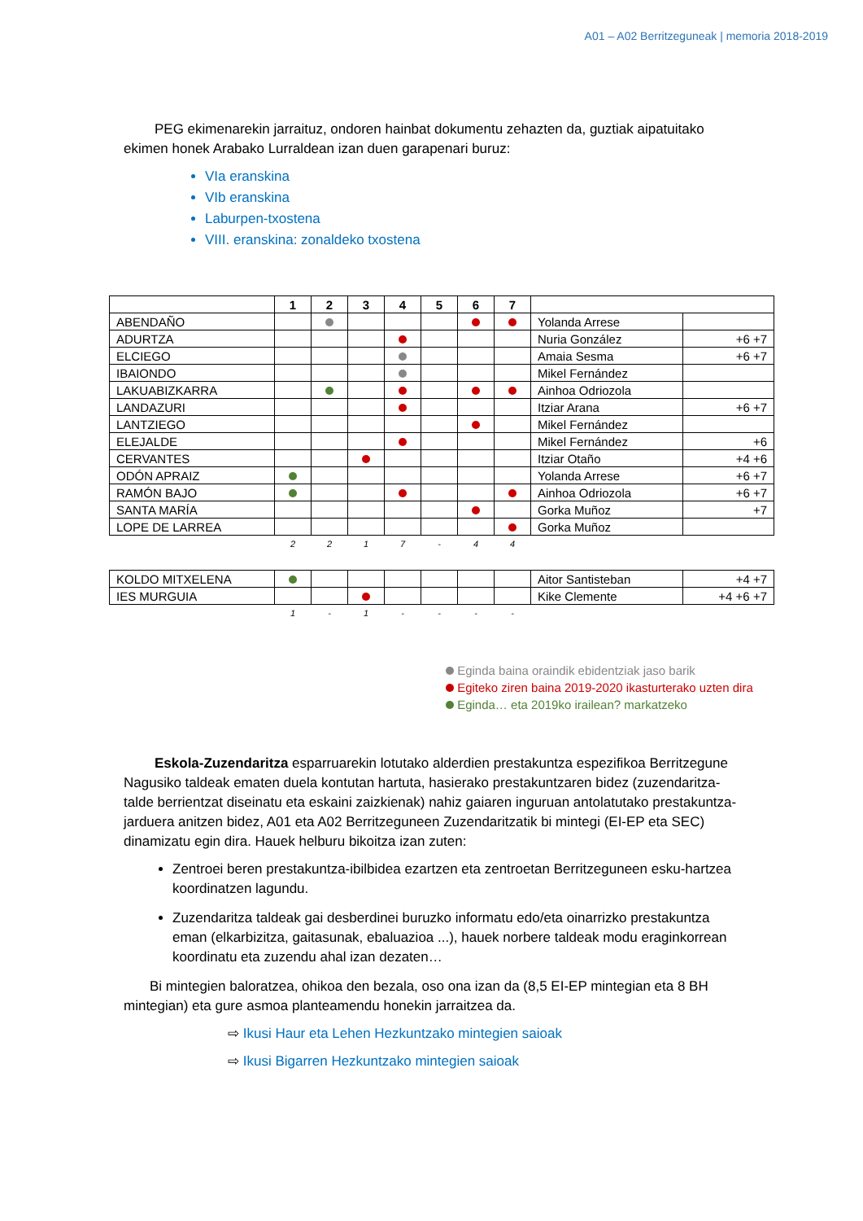A01 – A02 Berritzeguneak | memoria 2018-2019
PEG ekimenarekin jarraituz, ondoren hainbat dokumentu zehazten da, guztiak aipatuitako ekimen honek Arabako Lurraldean izan duen garapenari buruz:
VIa eranskina
VIb eranskina
Laburpen-txostena
VIII. eranskina: zonaldeko txostena
| | 1 | 2 | 3 | 4 | 5 | 6 | 7 | | |
| --- | --- | --- | --- | --- | --- | --- | --- | --- | --- |
| ABENDAÑO | | | | | | | | Yolanda Arrese | |
| ADURTZA | | | | | | | | Nuria González | +6 +7 |
| ELCIEGO | | | | | | | | Amaia Sesma | +6 +7 |
| IBAIONDO | | | | | | | | Mikel Fernández | |
| LAKUABIZKARRA | | | | | | | | Ainhoa Odriozola | |
| LANDAZURI | | | | | | | | Itziar Arana | +6 +7 |
| LANTZIEGO | | | | | | | | Mikel Fernández | |
| ELEJALDE | | | | | | | | Mikel Fernández | +6 |
| CERVANTES | | | | | | | | Itziar Otaño | +4 +6 |
| ODÓN APRAIZ | | | | | | | | Yolanda Arrese | +6 +7 |
| RAMÓN BAJO | | | | | | | | Ainhoa Odriozola | +6 +7 |
| SANTA MARÍA | | | | | | | | Gorka Muñoz | +7 |
| LOPE DE LARREA | | | | | | | | Gorka Muñoz | |
| | 2 | 2 | 1 | 7 | - | 4 | 4 | | |
| KOLDO MITXELENA | | | | | | | | Aitor Santisteban | +4 +7 |
| IES MURGUIA | | | | | | | | Kike Clemente | +4 +6 +7 |
| | 1 | - | 1 | - | - | - | - | | |
Egindа baina oraindik ebidentziak jaso barik
Egiteko ziren baina 2019-2020 ikasturterako uzten dira
Eginda… eta 2019ko irailean? markatzeko
Eskola-Zuzendaritza esparruarekin lotutako alderdien prestakuntza espezifikoa Berritzegune Nagusiko taldeak ematen duela kontutan hartuta, hasierako prestakuntzaren bidez (zuzendaritza-talde berrientzat diseinatu eta eskaini zaizkienak) nahiz gaiaren inguruan antolatutako prestakuntza-jarduera anitzen bidez, A01 eta A02 Berritzeguneen Zuzendaritzatik bi mintegi (EI-EP eta SEC) dinamizatu egin dira. Hauek helburu bikoitza izan zuten:
Zentroei beren prestakuntza-ibilbidea ezartzen eta zentroetan Berritzeguneen esku-hartzea koordinatzen lagundu.
Zuzendaritza taldeak gai desberdinei buruzko informatu edo/eta oinarrizko prestakuntza eman (elkarbizitza, gaitasunak, ebaluazioa ...), hauek norbere taldeak modu eraginkorrean koordinatu eta zuzendu ahal izan dezaten…
Bi mintegien baloratzea, ohikoa den bezala, oso ona izan da (8,5 EI-EP mintegian eta 8 BH mintegian) eta gure asmoa planteamendu honekin jarraitzea da.
⇨ Ikusi Haur eta Lehen Hezkuntzako mintegien saioak
⇨ Ikusi Bigarren Hezkuntzako mintegien saioak